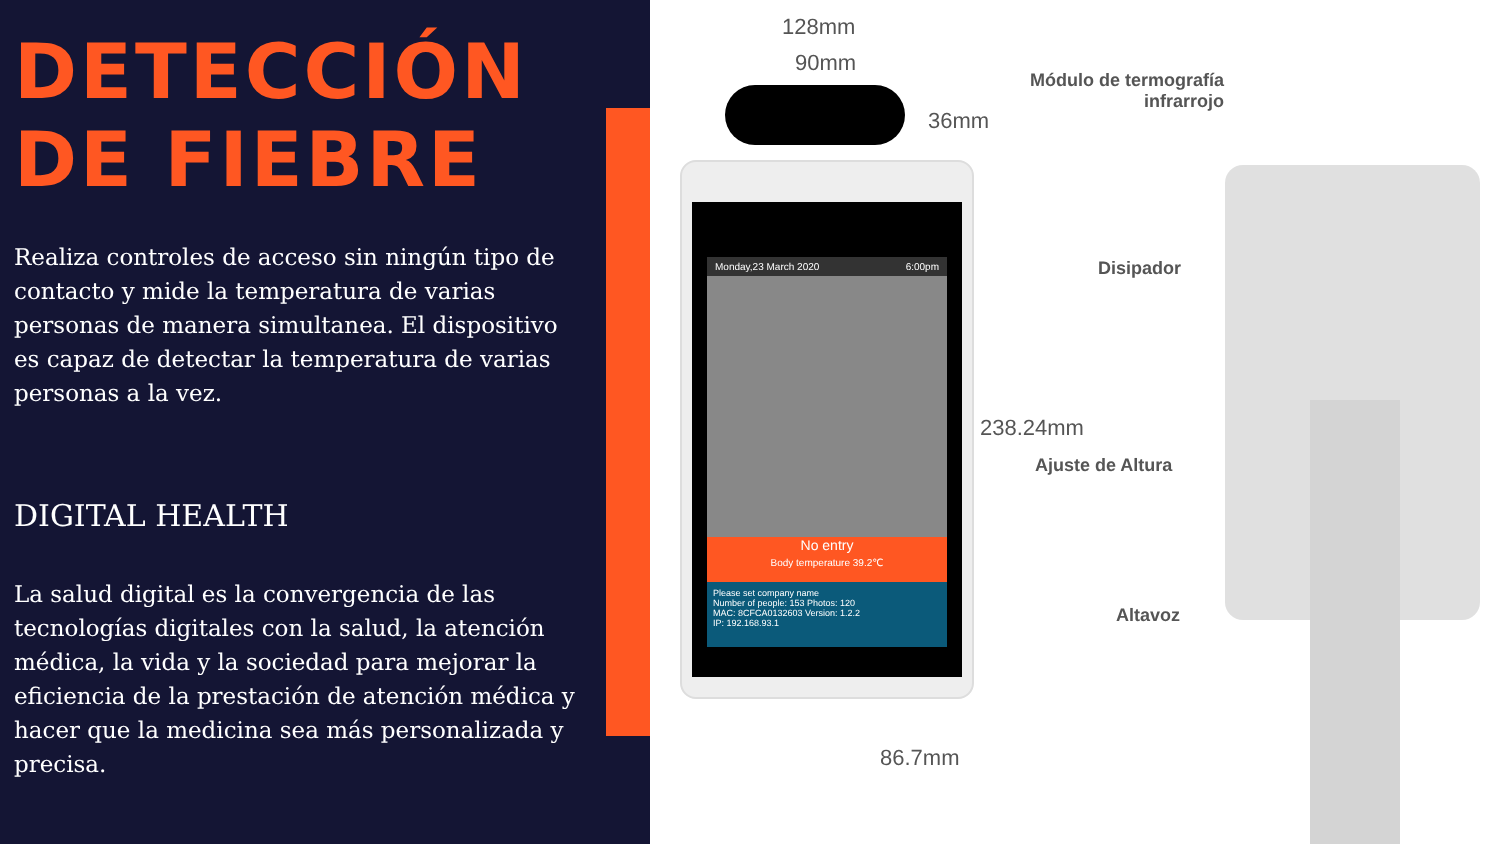DETECCIÓN DE FIEBRE
Realiza controles de acceso sin ningún tipo de contacto y mide la temperatura de varias personas de manera simultanea. El dispositivo es capaz de detectar la temperatura de varias personas a la vez.
DIGITAL HEALTH
La salud digital es la convergencia de las tecnologías digitales con la salud, la atención médica, la vida y la sociedad para mejorar la eficiencia de la prestación de atención médica y hacer que la medicina sea más personalizada y precisa.
128mm
90mm
36mm
238.24mm
86.7mm
Monday,23 March 2020 6:00pm
No entry
Body temperature 39.2℃
Please set company name
Number of people: 153 Photos: 120
MAC: 8CFCA0132603 Version: 1.2.2
IP: 192.168.93.1
Módulo de termografía
infrarrojo
Disipador
Ajuste de Altura
Altavoz